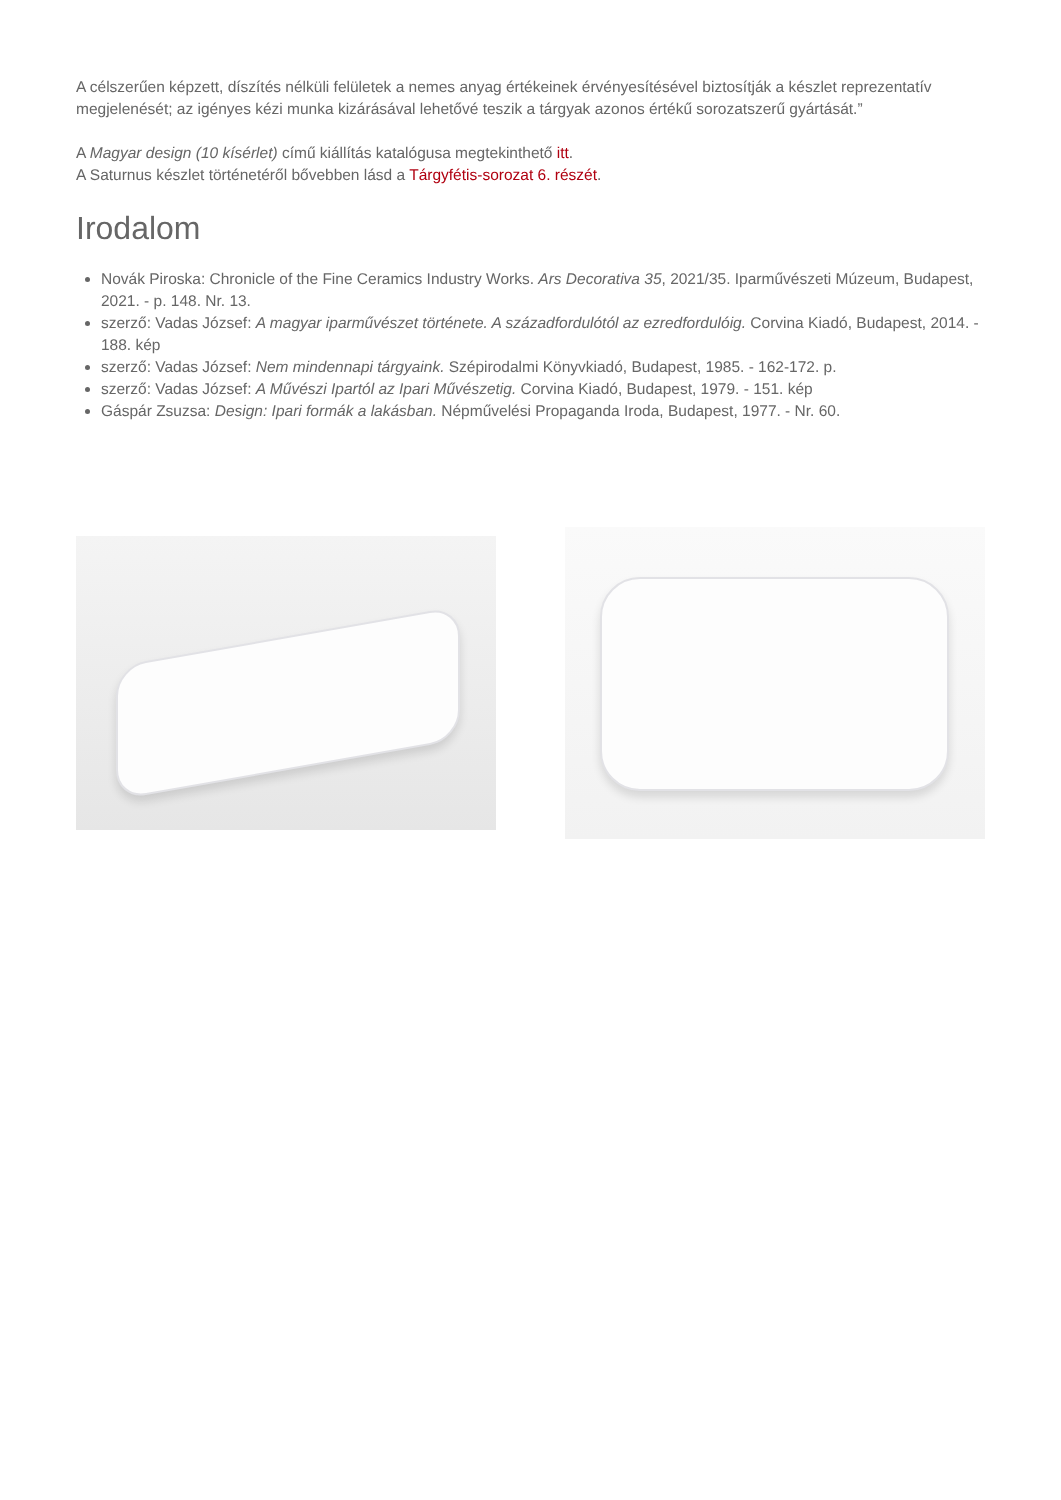A célszerűen képzett, díszítés nélküli felületek a nemes anyag értékeinek érvényesítésével biztosítják a készlet reprezentatív megjelenését; az igényes kézi munka kizárásával lehetővé teszik a tárgyak azonos értékű sorozatszerű gyártását.”
A Magyar design (10 kísérlet) című kiállítás katalógusa megtekinthető itt.
A Saturnus készlet történetéről bővebben lásd a Tárgyfétis-sorozat 6. részét.
Irodalom
Novák Piroska: Chronicle of the Fine Ceramics Industry Works. Ars Decorativa 35, 2021/35. Iparművészeti Múzeum, Budapest, 2021. - p. 148. Nr. 13.
szerző: Vadas József: A magyar iparművészet története. A századfordulótól az ezredfordulóig. Corvina Kiadó, Budapest, 2014. - 188. kép
szerző: Vadas József: Nem mindennapi tárgyaink. Szépirodalmi Könyvkiadó, Budapest, 1985. - 162-172. p.
szerző: Vadas József: A Művészi Ipartól az Ipari Művészetig. Corvina Kiadó, Budapest, 1979. - 151. kép
Gáspár Zsuzsa: Design: Ipari formák a lakásban. Népművelési Propaganda Iroda, Budapest, 1977. - Nr. 60.